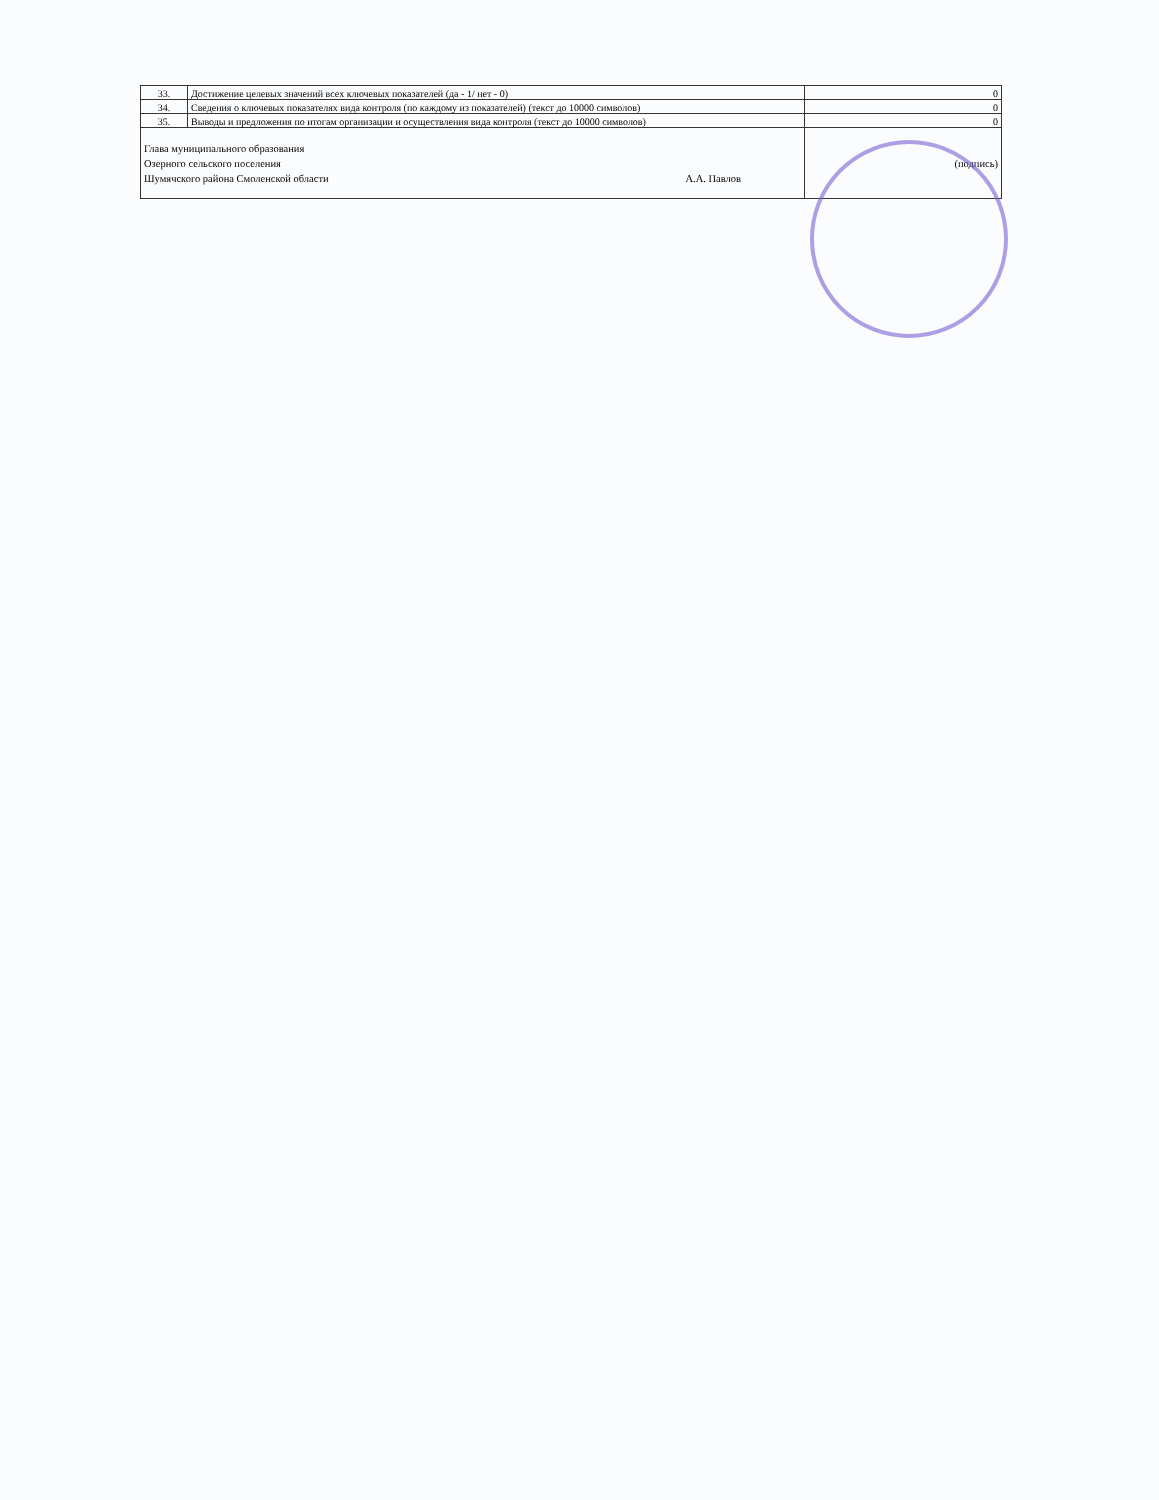| 33. | Достижение целевых значений всех ключевых показателей (да - 1/ нет - 0) | 0 |
| 34. | Сведения о ключевых показателях вида контроля (по каждому из показателей) (текст до 10000 символов) | 0 |
| 35. | Выводы и предложения по итогам организации и осуществления вида контроля (текст до 10000 символов) | 0 |
| Глава муниципального образования Озерного сельского поселения Шумячского района Смоленской области А.А. Павлов | | (подпись) |